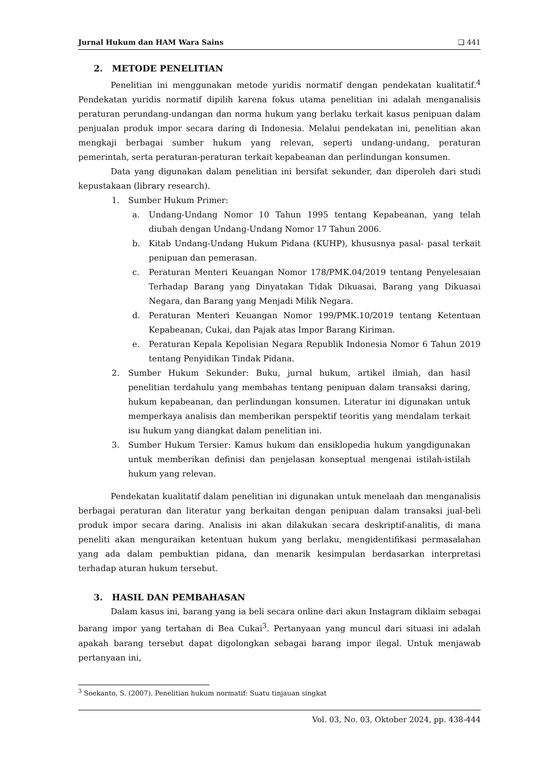Jurnal Hukum dan HAM Wara Sains ❑ 441
2. METODE PENELITIAN
Penelitian ini menggunakan metode yuridis normatif dengan pendekatan kualitatif.<sup>4</sup> Pendekatan yuridis normatif dipilih karena fokus utama penelitian ini adalah menganalisis peraturan perundang-undangan dan norma hukum yang berlaku terkait kasus penipuan dalam penjualan produk impor secara daring di Indonesia. Melalui pendekatan ini, penelitian akan mengkaji berbagai sumber hukum yang relevan, seperti undang-undang, peraturan pemerintah, serta peraturan-peraturan terkait kepabeanan dan perlindungan konsumen.
Data yang digunakan dalam penelitian ini bersifat sekunder, dan diperoleh dari studi kepustakaan (library research).
1. Sumber Hukum Primer:
a. Undang-Undang Nomor 10 Tahun 1995 tentang Kepabeanan, yang telah diubah dengan Undang-Undang Nomor 17 Tahun 2006.
b. Kitab Undang-Undang Hukum Pidana (KUHP), khususnya pasal- pasal terkait penipuan dan pemerasan.
c. Peraturan Menteri Keuangan Nomor 178/PMK.04/2019 tentang Penyelesaian Terhadap Barang yang Dinyatakan Tidak Dikuasai, Barang yang Dikuasai Negara, dan Barang yang Menjadi Milik Negara.
d. Peraturan Menteri Keuangan Nomor 199/PMK.10/2019 tentang Ketentuan Kepabeanan, Cukai, dan Pajak atas Impor Barang Kiriman.
e. Peraturan Kepala Kepolisian Negara Republik Indonesia Nomor 6 Tahun 2019 tentang Penyidikan Tindak Pidana.
2. Sumber Hukum Sekunder: Buku, jurnal hukum, artikel ilmiah, dan hasil penelitian terdahulu yang membahas tentang penipuan dalam transaksi daring, hukum kepabeanan, dan perlindungan konsumen. Literatur ini digunakan untuk memperkaya analisis dan memberikan perspektif teoritis yang mendalam terkait isu hukum yang diangkat dalam penelitian ini.
3. Sumber Hukum Tersier: Kamus hukum dan ensiklopedia hukum yangdigunakan untuk memberikan definisi dan penjelasan konseptual mengenai istilah-istilah hukum yang relevan.
Pendekatan kualitatif dalam penelitian ini digunakan untuk menelaah dan menganalisis berbagai peraturan dan literatur yang berkaitan dengan penipuan dalam transaksi jual-beli produk impor secara daring. Analisis ini akan dilakukan secara deskriptif-analitis, di mana peneliti akan menguraikan ketentuan hukum yang berlaku, mengidentifikasi permasalahan yang ada dalam pembuktian pidana, dan menarik kesimpulan berdasarkan interpretasi terhadap aturan hukum tersebut.
3. HASIL DAN PEMBAHASAN
Dalam kasus ini, barang yang ia beli secara online dari akun Instagram diklaim sebagai barang impor yang tertahan di Bea Cukai<sup>3</sup>. Pertanyaan yang muncul dari situasi ini adalah apakah barang tersebut dapat digolongkan sebagai barang impor ilegal. Untuk menjawab pertanyaan ini,
<sup>3</sup> Soekanto, S. (2007). Penelitian hukum normatif: Suatu tinjauan singkat
Vol. 03, No. 03, Oktober 2024, pp. 438-444